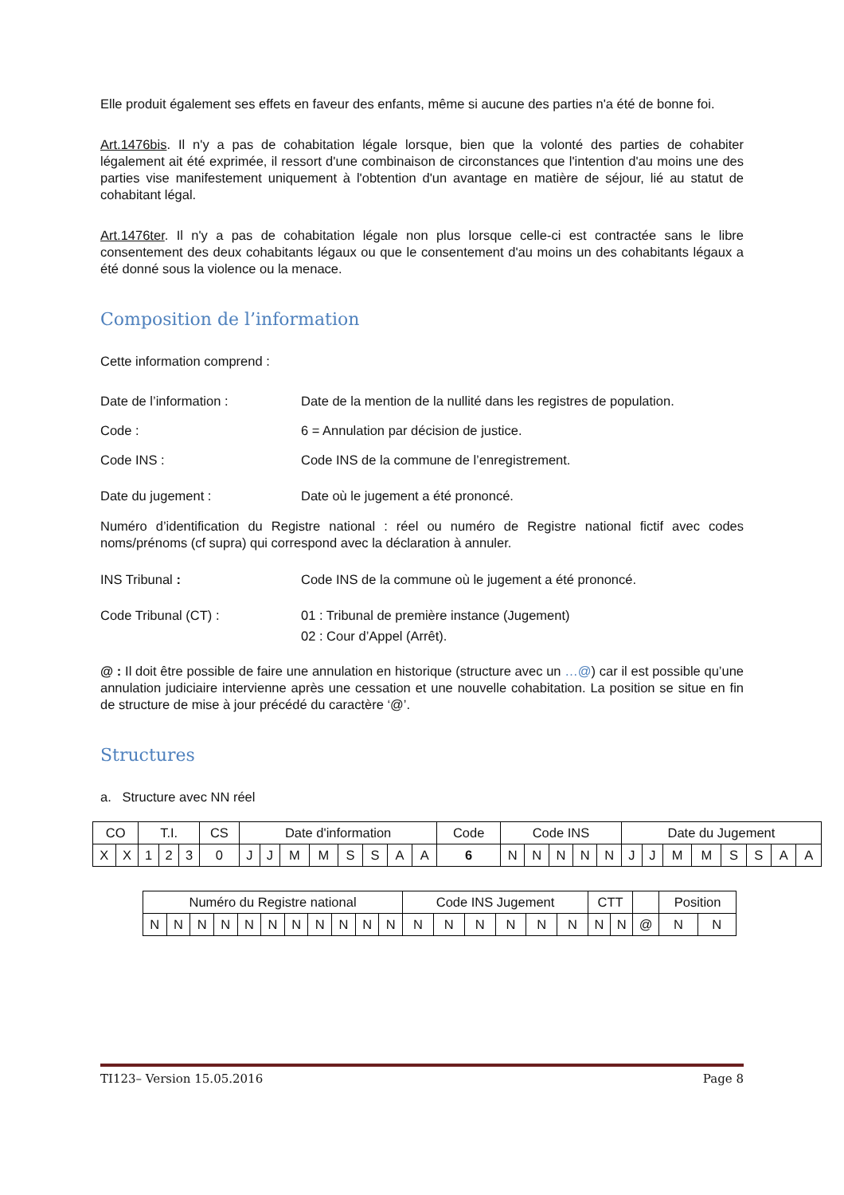Elle produit également ses effets en faveur des enfants, même si aucune des parties n'a été de bonne foi.
Art.1476bis. Il n'y a pas de cohabitation légale lorsque, bien que la volonté des parties de cohabiter légalement ait été exprimée, il ressort d'une combinaison de circonstances que l'intention d'au moins une des parties vise manifestement uniquement à l'obtention d'un avantage en matière de séjour, lié au statut de cohabitant légal.
Art.1476ter. Il n'y a pas de cohabitation légale non plus lorsque celle-ci est contractée sans le libre consentement des deux cohabitants légaux ou que le consentement d'au moins un des cohabitants légaux a été donné sous la violence ou la menace.
Composition de l’information
Cette information comprend :
Date de l’information : Date de la mention de la nullité dans les registres de population.
Code : 6 = Annulation par décision de justice.
Code INS : Code INS de la commune de l’enregistrement.
Date du jugement : Date où le jugement a été prononcé.
Numéro d’identification du Registre national : réel ou numéro de Registre national fictif avec codes noms/prénoms (cf supra) qui correspond avec la déclaration à annuler.
INS Tribunal : Code INS de la commune où le jugement a été prononcé.
Code Tribunal (CT) : 01 : Tribunal de première instance (Jugement)
02 : Cour d’Appel (Arrêt).
@ : Il doit être possible de faire une annulation en historique (structure avec un …@) car il est possible qu’une annulation judiciaire intervienne après une cessation et une nouvelle cohabitation. La position se situe en fin de structure de mise à jour précédé du caractère ‘@’.
Structures
a. Structure avec NN réel
| CO | | T.I. | | | CS | Date d'information | | | | | | | | Code | Code INS | | | | | Date du Jugement | | | | | | | |
| X | X | 1 | 2 | 3 | 0 | J | J | M | M | S | S | A | A | 6 | N | N | N | N | N | J | J | M | M | S | S | A | A |
| Numéro du Registre national | | | | | | | | | | | Code INS Jugement | | | | | | CTT | | | Position | |
| N | N | N | N | N | N | N | N | N | N | N | N | N | N | N | N | N | N | N | @ | N | N |
TI123– Version 15.05.2016 Page 8